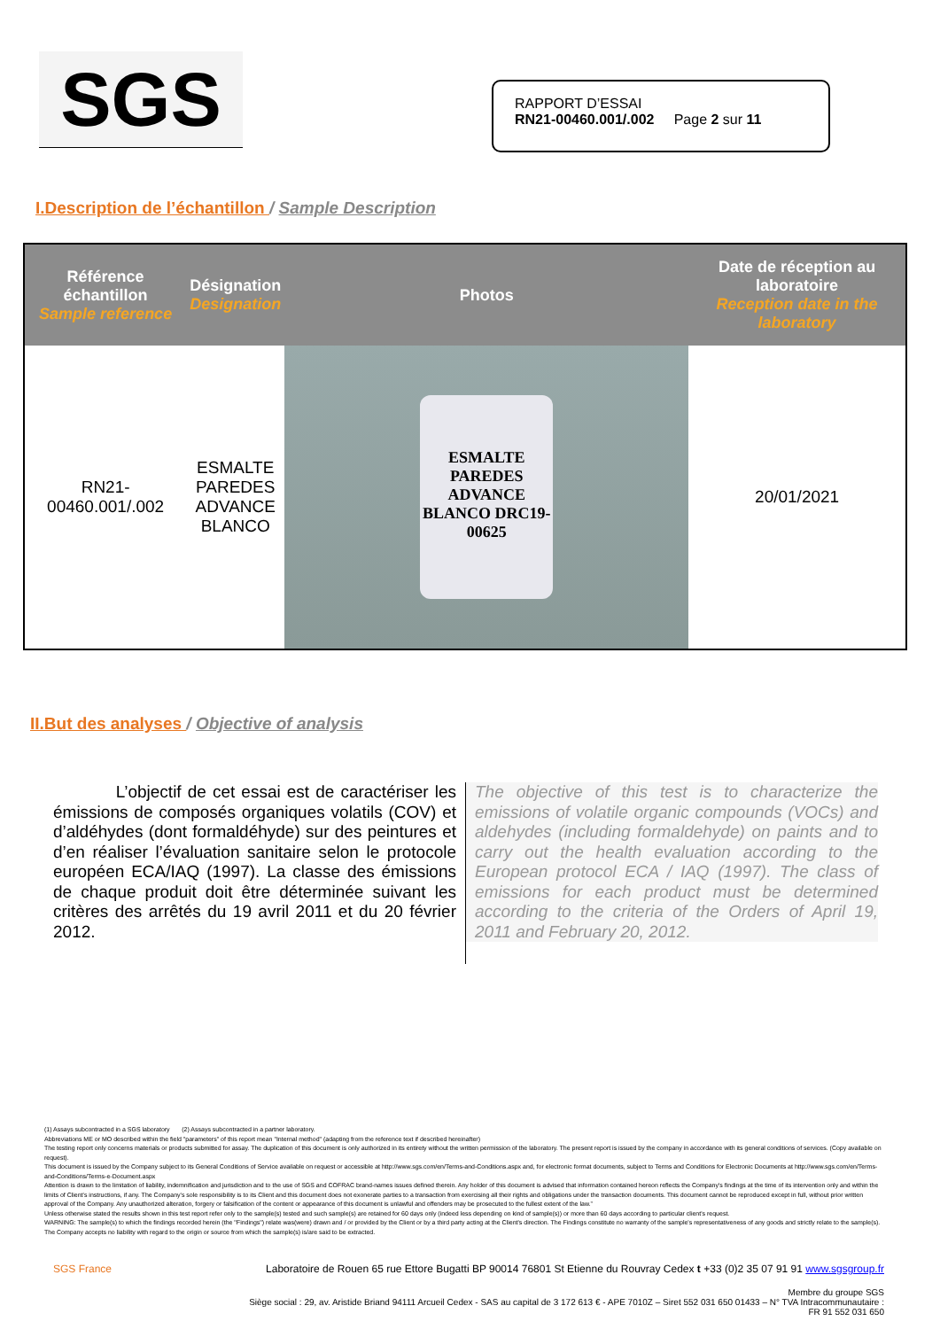SGS
RAPPORT D’ESSAI
RN21-00460.001/.002 Page 2 sur 11
I.Description de l’échantillon / Sample Description
| Référence échantillon Sample reference | Désignation Designation | Photos | Date de réception au laboratoire Reception date in the laboratory |
| --- | --- | --- | --- |
| RN21- 00460.001/.002 | ESMALTE PAREDES ADVANCE BLANCO | ESMALTE PAREDES ADVANCE BLANCO DRC19-00625 | 20/01/2021 |
II.But des analyses / Objective of analysis
L’objectif de cet essai est de caractériser les émissions de composés organiques volatils (COV) et d’aldéhydes (dont formaldéhyde) sur des peintures et d’en réaliser l’évaluation sanitaire selon le protocole européen ECA/IAQ (1997). La classe des émissions de chaque produit doit être déterminée suivant les critères des arrêtés du 19 avril 2011 et du 20 février 2012.
The objective of this test is to characterize the emissions of volatile organic compounds (VOCs) and aldehydes (including formaldehyde) on paints and to carry out the health evaluation according to the European protocol ECA / IAQ (1997). The class of emissions for each product must be determined according to the criteria of the Orders of April 19, 2011 and February 20, 2012.
(1) Assays subcontracted in a SGS laboratory (2) Assays subcontracted in a partner laboratory.
Abbreviations ME or MO described within the field "parameters" of this report mean "Internal method" (adapting from the reference text if described hereinafter)
The testing report only concerns materials or products submitted for assay. The duplication of this document is only authorized in its entirety without the written permission of the laboratory. The present report is issued by the company in accordance with its general conditions of services. (Copy available on request).
This document is issued by the Company subject to its General Conditions of Service available on request or accessible at http://www.sgs.com/en/Terms-and-Conditions.aspx and, for electronic format documents, subject to Terms and Conditions for Electronic Documents at http://www.sgs.com/en/Terms-and-Conditions/Terms-e-Document.aspx
Attention is drawn to the limitation of liability, indemnification and jurisdiction and to the use of SGS and COFRAC brand-names issues defined therein. Any holder of this document is advised that information contained hereon reflects the Company's findings at the time of its intervention only and within the limits of Client's instructions, if any. The Company's sole responsibility is to its Client and this document does not exonerate parties to a transaction from exercising all their rights and obligations under the transaction documents. This document cannot be reproduced except in full, without prior written approval of the Company. Any unauthorized alteration, forgery or falsification of the content or appearance of this document is unlawful and offenders may be prosecuted to the fullest extent of the law.”
Unless otherwise stated the results shown in this test report refer only to the sample(s) tested and such sample(s) are retained for 60 days only (indeed less depending on kind of sample(s)) or more than 60 days according to particular client's request.
WARNING: The sample(s) to which the findings recorded herein (the "Findings") relate was(were) drawn and / or provided by the Client or by a third party acting at the Client's direction. The Findings constitute no warranty of the sample's representativeness of any goods and strictly relate to the sample(s). The Company accepts no liability with regard to the origin or source from which the sample(s) is/are said to be extracted.
SGS France Laboratoire de Rouen 65 rue Ettore Bugatti BP 90014 76801 St Etienne du Rouvray Cedex t +33 (0)2 35 07 91 91 www.sgsgroup.fr
Membre du groupe SGS
Siège social : 29, av. Aristide Briand 94111 Arcueil Cedex - SAS au capital de 3 172 613 € - APE 7010Z – Siret 552 031 650 01433 – N° TVA Intracommunautaire :
FR 91 552 031 650